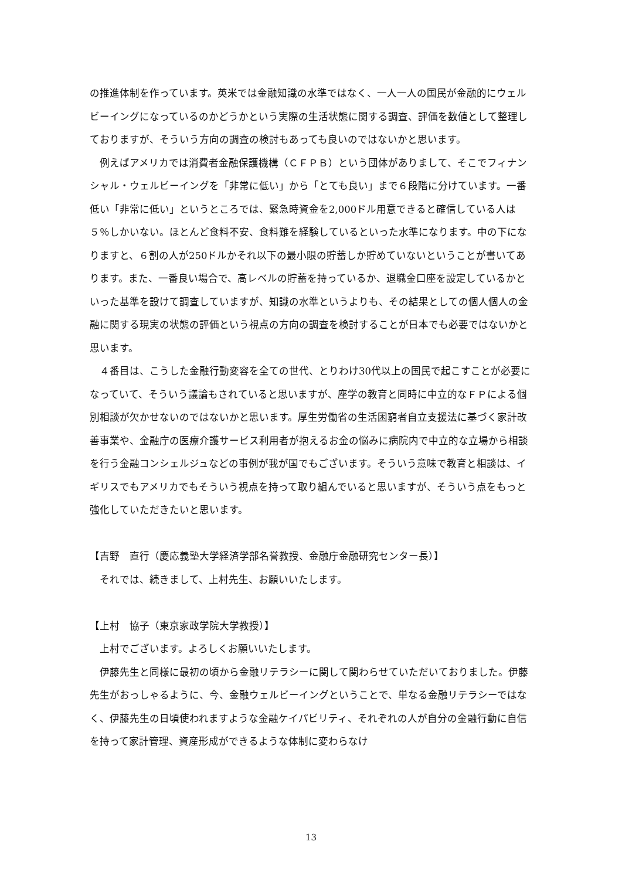の推進体制を作っています。英米では金融知識の水準ではなく、一人一人の国民が金融的にウェルビーイングになっているのかどうかという実際の生活状態に関する調査、評価を数値として整理しておりますが、そういう方向の調査の検討もあっても良いのではないかと思います。
　例えばアメリカでは消費者金融保護機構（ＣＦＰＢ）という団体がありまして、そこでフィナンシャル・ウェルビーイングを「非常に低い」から「とても良い」まで６段階に分けています。一番低い「非常に低い」というところでは、緊急時資金を2,000ドル用意できると確信している人は５％しかいない。ほとんど食料不安、食料難を経験しているといった水準になります。中の下になりますと、６割の人が250ドルかそれ以下の最小限の貯蓄しか貯めていないということが書いてあります。また、一番良い場合で、高レベルの貯蓄を持っているか、退職金口座を設定しているかといった基準を設けて調査していますが、知識の水準というよりも、その結果としての個人個人の金融に関する現実の状態の評価という視点の方向の調査を検討することが日本でも必要ではないかと思います。
　４番目は、こうした金融行動変容を全ての世代、とりわけ30代以上の国民で起こすことが必要になっていて、そういう議論もされていると思いますが、座学の教育と同時に中立的なＦＰによる個別相談が欠かせないのではないかと思います。厚生労働省の生活困窮者自立支援法に基づく家計改善事業や、金融庁の医療介護サービス利用者が抱えるお金の悩みに病院内で中立的な立場から相談を行う金融コンシェルジュなどの事例が我が国でもございます。そういう意味で教育と相談は、イギリスでもアメリカでもそういう視点を持って取り組んでいると思いますが、そういう点をもっと強化していただきたいと思います。
【吉野　直行（慶応義塾大学経済学部名誉教授、金融庁金融研究センター長）】
　それでは、続きまして、上村先生、お願いいたします。
【上村　協子（東京家政学院大学教授）】
　上村でございます。よろしくお願いいたします。
　伊藤先生と同様に最初の頃から金融リテラシーに関して関わらせていただいておりました。伊藤先生がおっしゃるように、今、金融ウェルビーイングということで、単なる金融リテラシーではなく、伊藤先生の日頃使われますような金融ケイパビリティ、それぞれの人が自分の金融行動に自信を持って家計管理、資産形成ができるような体制に変わらなけ
13